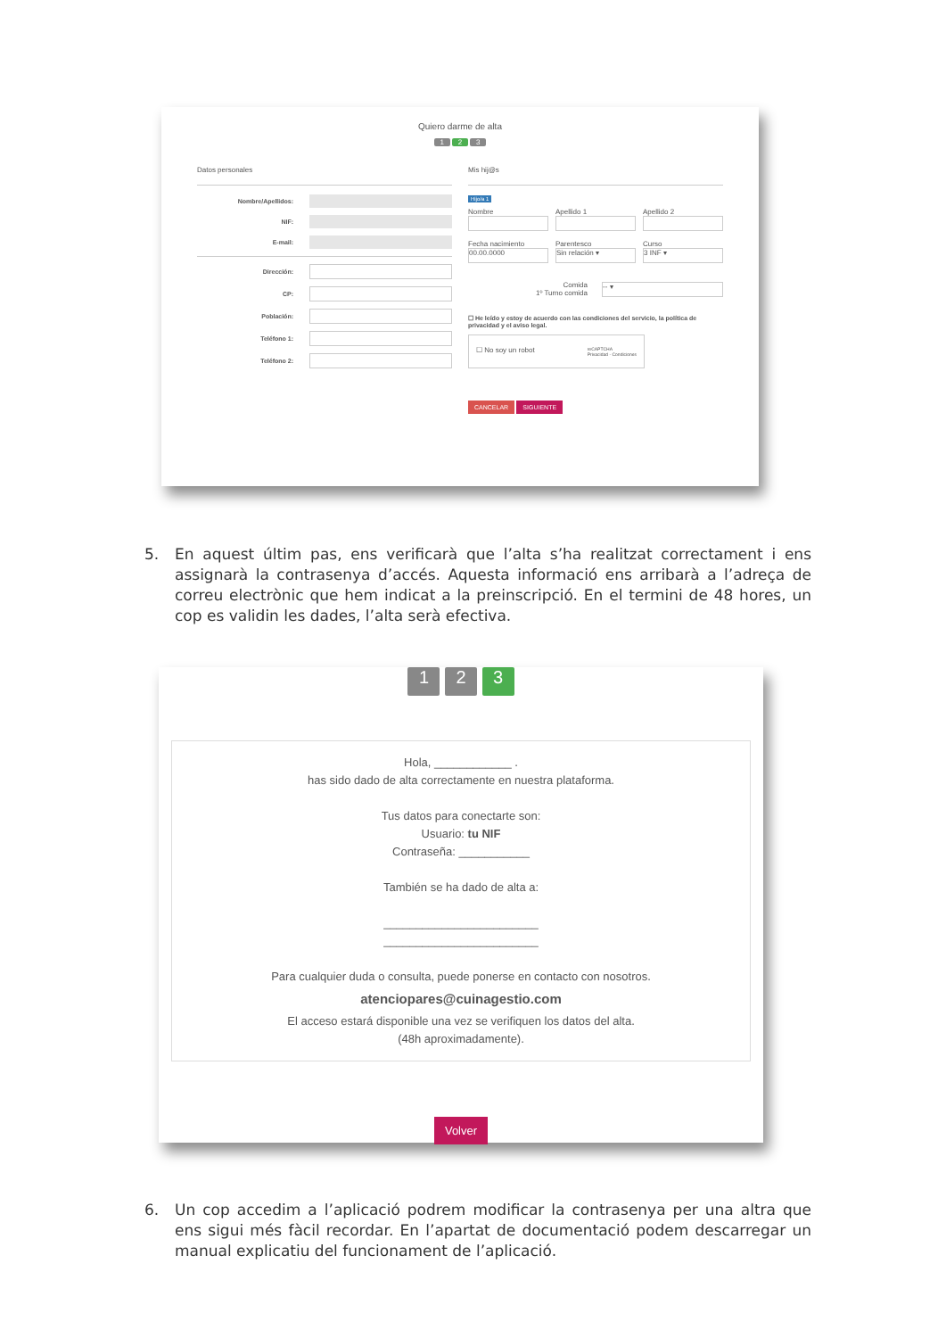Quiero darme de alta
1 2 3
Datos personales
Nombre/Apellidos:
NIF:
E-mail:
Dirección:
CP:
Población:
Teléfono 1:
Teléfono 2:
Mis hij@s
Hijo/a 1
Nombre Apellido 1 Apellido 2
Fecha nacimiento
00.00.0000
Parentesco
Sin relación ▾
Curso
3 INF ▾
Comida
1º Turno comida
-- ▾
☐ He leído y estoy de acuerdo con las condiciones del servicio, la política de privacidad y el aviso legal.
☐ No soy un robot reCAPTCHA
Privacidad - Condiciones
CANCELAR SIGUIENTE
5. En aquest últim pas, ens verificarà que l’alta s’ha realitzat correctament i ens assignarà la contrasenya d’accés. Aquesta informació ens arribarà a l’adreça de correu electrònic que hem indicat a la preinscripció. En el termini de 48 hores, un cop es validin les dades, l’alta serà efectiva.
1 2 3
Hola, ____________ .
has sido dado de alta correctamente en nuestra plataforma.
Tus datos para conectarte son:
Usuario: tu NIF
Contraseña: ___________
También se ha dado de alta a:
________________________
________________________
Para cualquier duda o consulta, puede ponerse en contacto con nosotros.
atenciopares@cuinagestio.com
El acceso estará disponible una vez se verifiquen los datos del alta.
(48h aproximadamente).
Volver
6. Un cop accedim a l’aplicació podrem modificar la contrasenya per una altra que ens sigui més fàcil recordar. En l’apartat de documentació podem descarregar un manual explicatiu del funcionament de l’aplicació.